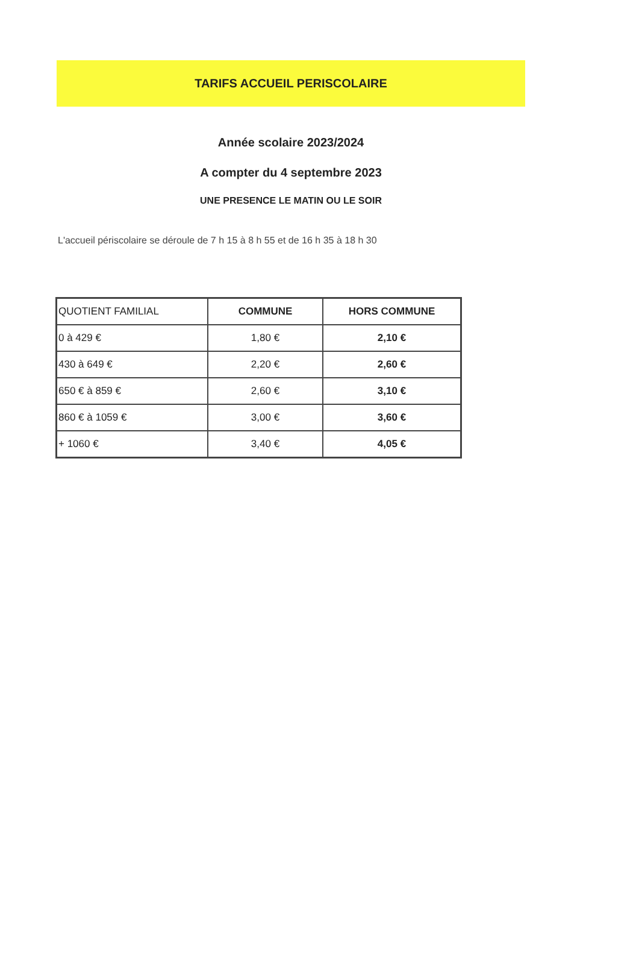TARIFS ACCUEIL PERISCOLAIRE
Année scolaire 2023/2024
A compter du 4 septembre 2023
UNE PRESENCE LE MATIN OU LE SOIR
L'accueil périscolaire se déroule de 7 h 15 à 8 h 55 et de 16 h 35 à 18 h 30
| QUOTIENT FAMILIAL | COMMUNE | HORS COMMUNE |
| --- | --- | --- |
| 0 à 429 € | 1,80 € | 2,10 € |
| 430 à 649 € | 2,20 € | 2,60 € |
| 650 € à 859 € | 2,60 € | 3,10 € |
| 860 € à 1059 € | 3,00 € | 3,60 € |
| + 1060 € | 3,40 € | 4,05 € |